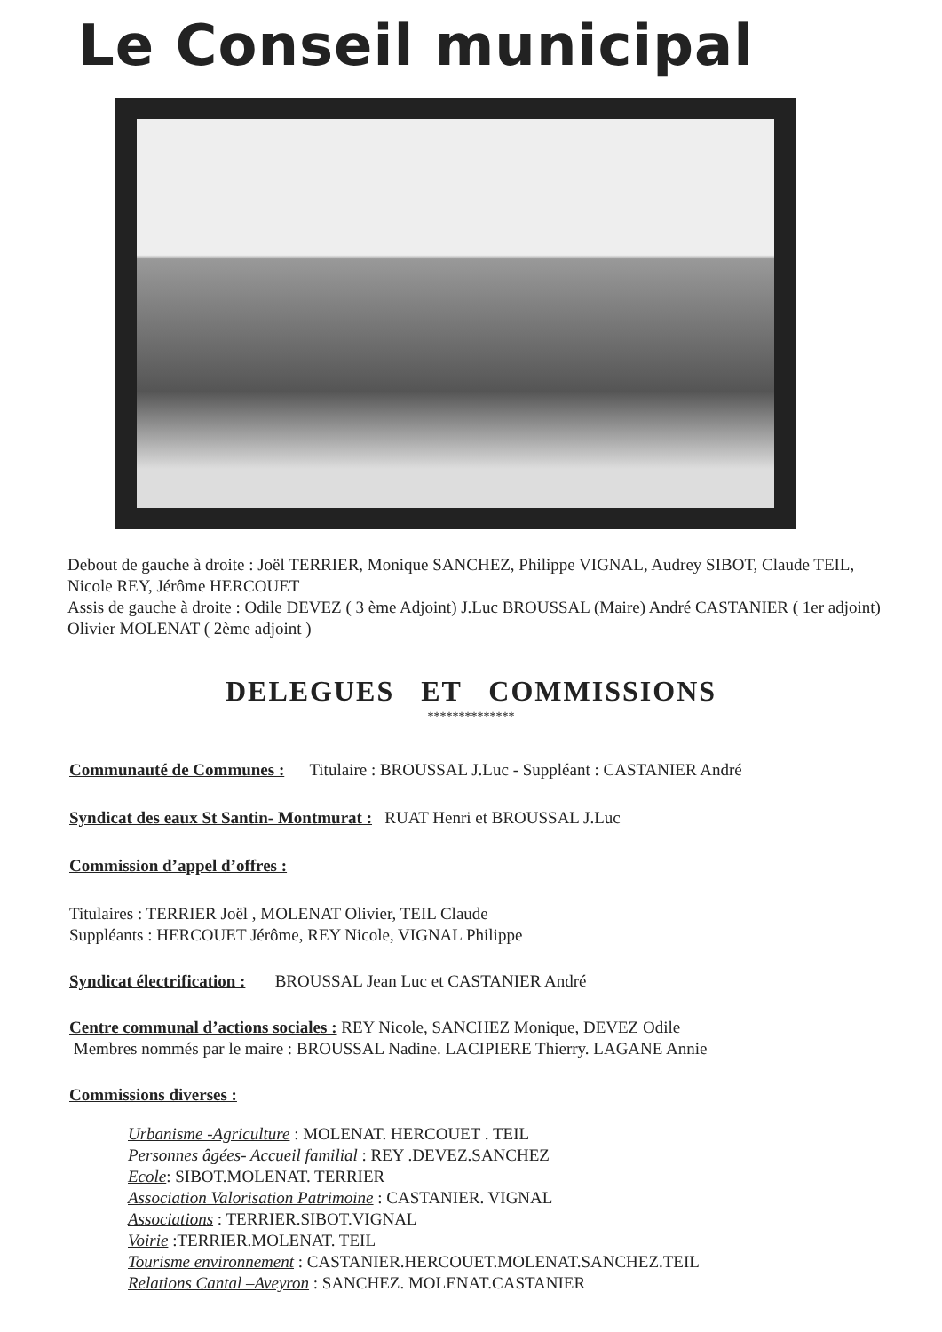Le Conseil municipal
Debout de gauche à droite : Joël TERRIER, Monique SANCHEZ, Philippe VIGNAL, Audrey SIBOT, Claude TEIL, Nicole REY, Jérôme HERCOUET
Assis de gauche à droite : Odile DEVEZ ( 3 ème Adjoint) J.Luc BROUSSAL (Maire) André CASTANIER ( 1er adjoint) Olivier MOLENAT ( 2ème adjoint )
DELEGUES ET COMMISSIONS
**************
Communauté de Communes : Titulaire : BROUSSAL J.Luc - Suppléant : CASTANIER André
Syndicat des eaux St Santin- Montmurat : RUAT Henri et BROUSSAL J.Luc
Commission d’appel d’offres :
Titulaires : TERRIER Joël , MOLENAT Olivier, TEIL Claude
Suppléants : HERCOUET Jérôme, REY Nicole, VIGNAL Philippe
Syndicat électrification : BROUSSAL Jean Luc et CASTANIER André
Centre communal d’actions sociales : REY Nicole, SANCHEZ Monique, DEVEZ Odile
Membres nommés par le maire : BROUSSAL Nadine. LACIPIERE Thierry. LAGANE Annie
Commissions diverses :
Urbanisme -Agriculture : MOLENAT. HERCOUET . TEIL
Personnes âgées- Accueil familial : REY .DEVEZ.SANCHEZ
Ecole: SIBOT.MOLENAT. TERRIER
Association Valorisation Patrimoine : CASTANIER. VIGNAL
Associations : TERRIER.SIBOT.VIGNAL
Voirie :TERRIER.MOLENAT. TEIL
Tourisme environnement : CASTANIER.HERCOUET.MOLENAT.SANCHEZ.TEIL
Relations Cantal –Aveyron : SANCHEZ. MOLENAT.CASTANIER